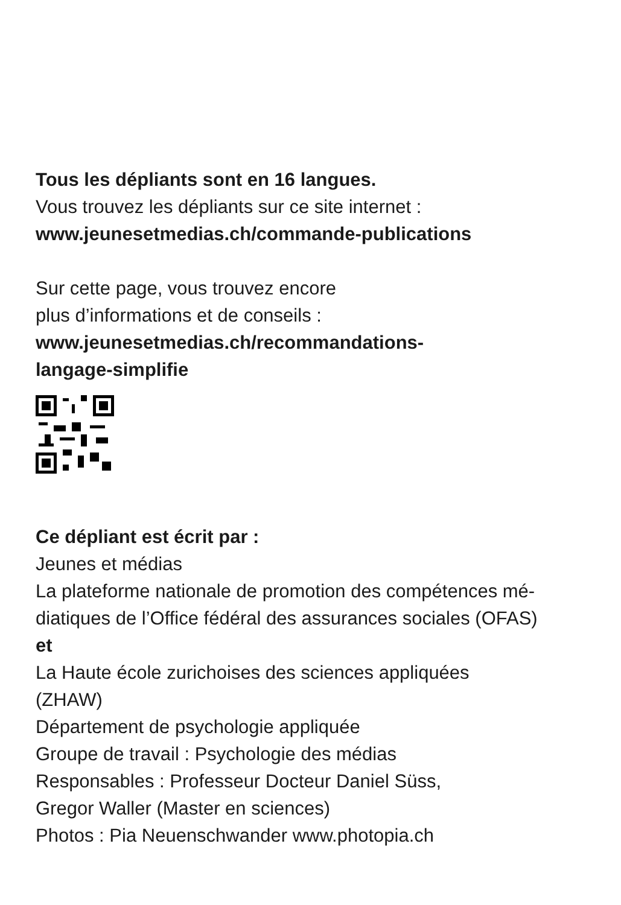Tous les dépliants sont en 16 langues.
Vous trouvez les dépliants sur ce site internet :
www.jeunesetmedias.ch/commande-publications
Sur cette page, vous trouvez encore
plus d’informations et de conseils :
www.jeunesetmedias.ch/recommandations-
langage-simplifie
Ce dépliant est écrit par :
Jeunes et médias
La plateforme nationale de promotion des compétences mé-
diatiques de l’Office fédéral des assurances sociales (OFAS)
et
La Haute école zurichoises des sciences appliquées
(ZHAW)
Département de psychologie appliquée
Groupe de travail : Psychologie des médias
Responsables : Professeur Docteur Daniel Süss,
Gregor Waller (Master en sciences)
Photos : Pia Neuenschwander www.photopia.ch